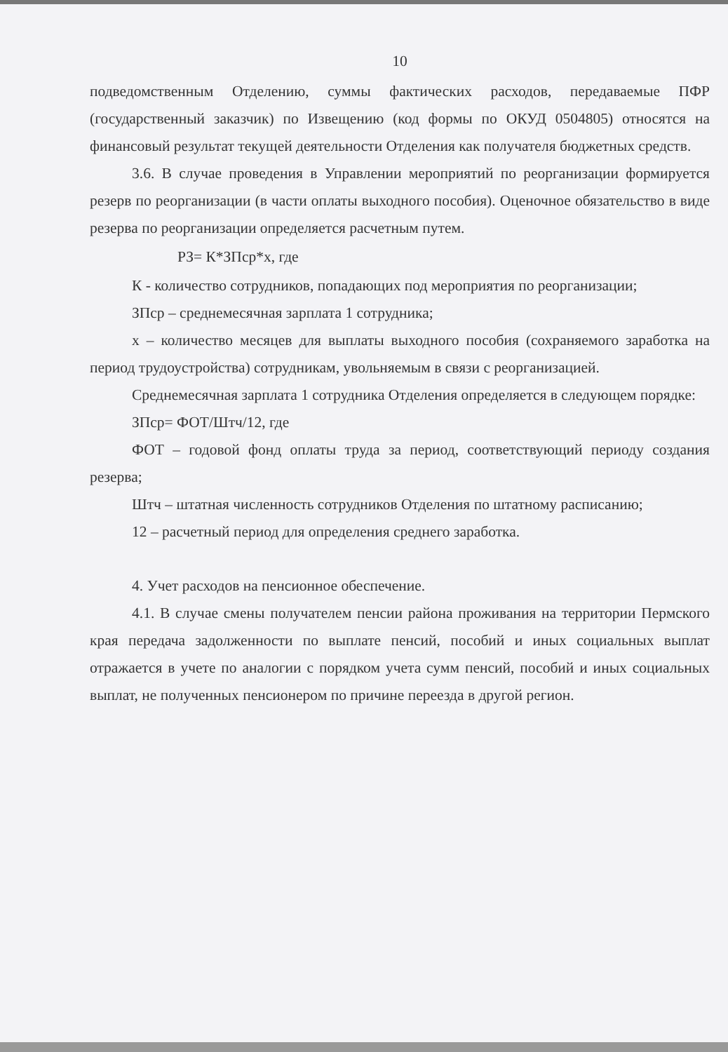10
подведомственным Отделению, суммы фактических расходов, передаваемые ПФР (государственный заказчик) по Извещению (код формы по ОКУД 0504805) относятся на финансовый результат текущей деятельности Отделения как получателя бюджетных средств.
3.6. В случае проведения в Управлении мероприятий по реорганизации формируется резерв по реорганизации (в части оплаты выходного пособия). Оценочное обязательство в виде резерва по реорганизации определяется расчетным путем.
РЗ= К*ЗПср*х, где
К - количество сотрудников, попадающих под мероприятия по реорганизации;
ЗПср – среднемесячная зарплата 1 сотрудника;
х – количество месяцев для выплаты выходного пособия (сохраняемого заработка на период трудоустройства) сотрудникам, увольняемым в связи с реорганизацией.
Среднемесячная зарплата 1 сотрудника Отделения определяется в следующем порядке:
ЗПср= ФОТ/Штч/12, где
ФОТ – годовой фонд оплаты труда за период, соответствующий периоду создания резерва;
Штч – штатная численность сотрудников Отделения по штатному расписанию;
12 – расчетный период для определения среднего заработка.
4. Учет расходов на пенсионное обеспечение.
4.1. В случае смены получателем пенсии района проживания на территории Пермского края передача задолженности по выплате пенсий, пособий и иных социальных выплат отражается в учете по аналогии с порядком учета сумм пенсий, пособий и иных социальных выплат, не полученных пенсионером по причине переезда в другой регион.